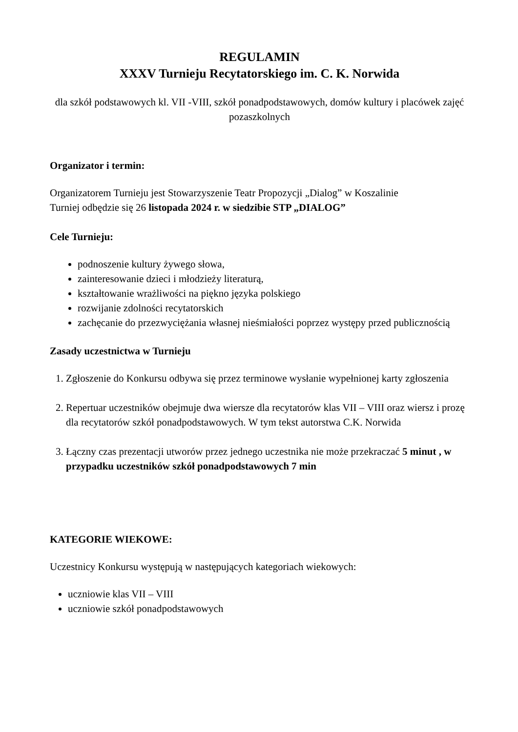REGULAMIN
XXXV Turnieju Recytatorskiego im. C. K. Norwida
dla szkół podstawowych kl. VII -VIII, szkół ponadpodstawowych, domów kultury i placówek zajęć pozaszkolnych
Organizator i termin:
Organizatorem Turnieju jest Stowarzyszenie Teatr Propozycji „Dialog” w Koszalinie
Turniej odbędzie się 26 listopada 2024 r. w siedzibie STP „DIALOG”
Cele Turnieju:
podnoszenie kultury żywego słowa,
zainteresowanie dzieci i młodzieży literaturą,
kształtowanie wrażliwości na piękno języka polskiego
rozwijanie zdolności recytatorskich
zachęcanie do przezwyciężania własnej nieśmiałości poprzez występy przed publicznością
Zasady uczestnictwa w Turnieju
1. Zgłoszenie do Konkursu odbywa się przez terminowe wysłanie wypełnionej karty zgłoszenia
2. Repertuar uczestników obejmuje dwa wiersze dla recytatorów klas VII – VIII oraz wiersz i prozę dla recytatorów szkół ponadpodstawowych. W tym tekst autorstwa C.K. Norwida
3. Łączny czas prezentacji utworów przez jednego uczestnika nie może przekraczać 5 minut , w przypadku uczestników szkół ponadpodstawowych 7 min
KATEGORIE WIEKOWE:
Uczestnicy Konkursu występują w następujących kategoriach wiekowych:
uczniowie klas VII – VIII
uczniowie szkół ponadpodstawowych